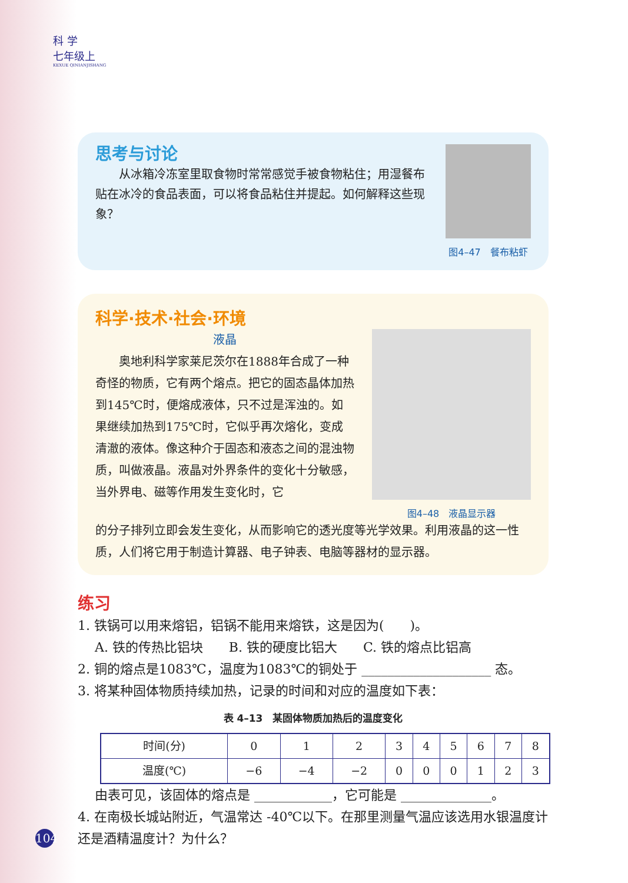科 学
七年级上
KEXUE QINIANJISHANG
思考与讨论
　　从冰箱冷冻室里取食物时常常感觉手被食物粘住；用湿餐布贴在冰冷的食品表面，可以将食品粘住并提起。如何解释这些现象？
图4–47　餐布粘虾
科学·技术·社会·环境
液晶
　　奥地利科学家莱尼茨尔在1888年合成了一种奇怪的物质，它有两个熔点。把它的固态晶体加热到145℃时，便熔成液体，只不过是浑浊的。如果继续加热到175℃时，它似乎再次熔化，变成清澈的液体。像这种介于固态和液态之间的混浊物质，叫做液晶。液晶对外界条件的变化十分敏感，当外界电、磁等作用发生变化时，它
图4–48　液晶显示器
的分子排列立即会发生变化，从而影响它的透光度等光学效果。利用液晶的这一性质，人们将它用于制造计算器、电子钟表、电脑等器材的显示器。
练习
1. 铁锅可以用来熔铝，铝锅不能用来熔铁，这是因为(　　)。
　 A. 铁的传热比铝块　　B. 铁的硬度比铝大　　C. 铁的熔点比铝高
2. 铜的熔点是1083℃，温度为1083℃的铜处于 ____________________ 态。
3. 将某种固体物质持续加热，记录的时间和对应的温度如下表：
表 4–13　某固体物质加热后的温度变化
| 时间(分) | 0 | 1 | 2 | 3 | 4 | 5 | 6 | 7 | 8 |
| 温度(℃) | −6 | −4 | −2 | 0 | 0 | 0 | 1 | 2 | 3 |
　 由表可见，该固体的熔点是 ____________，它可能是 ______________。
4. 在南极长城站附近，气温常达 -40℃以下。在那里测量气温应该选用水银温度计还是酒精温度计？为什么？
104